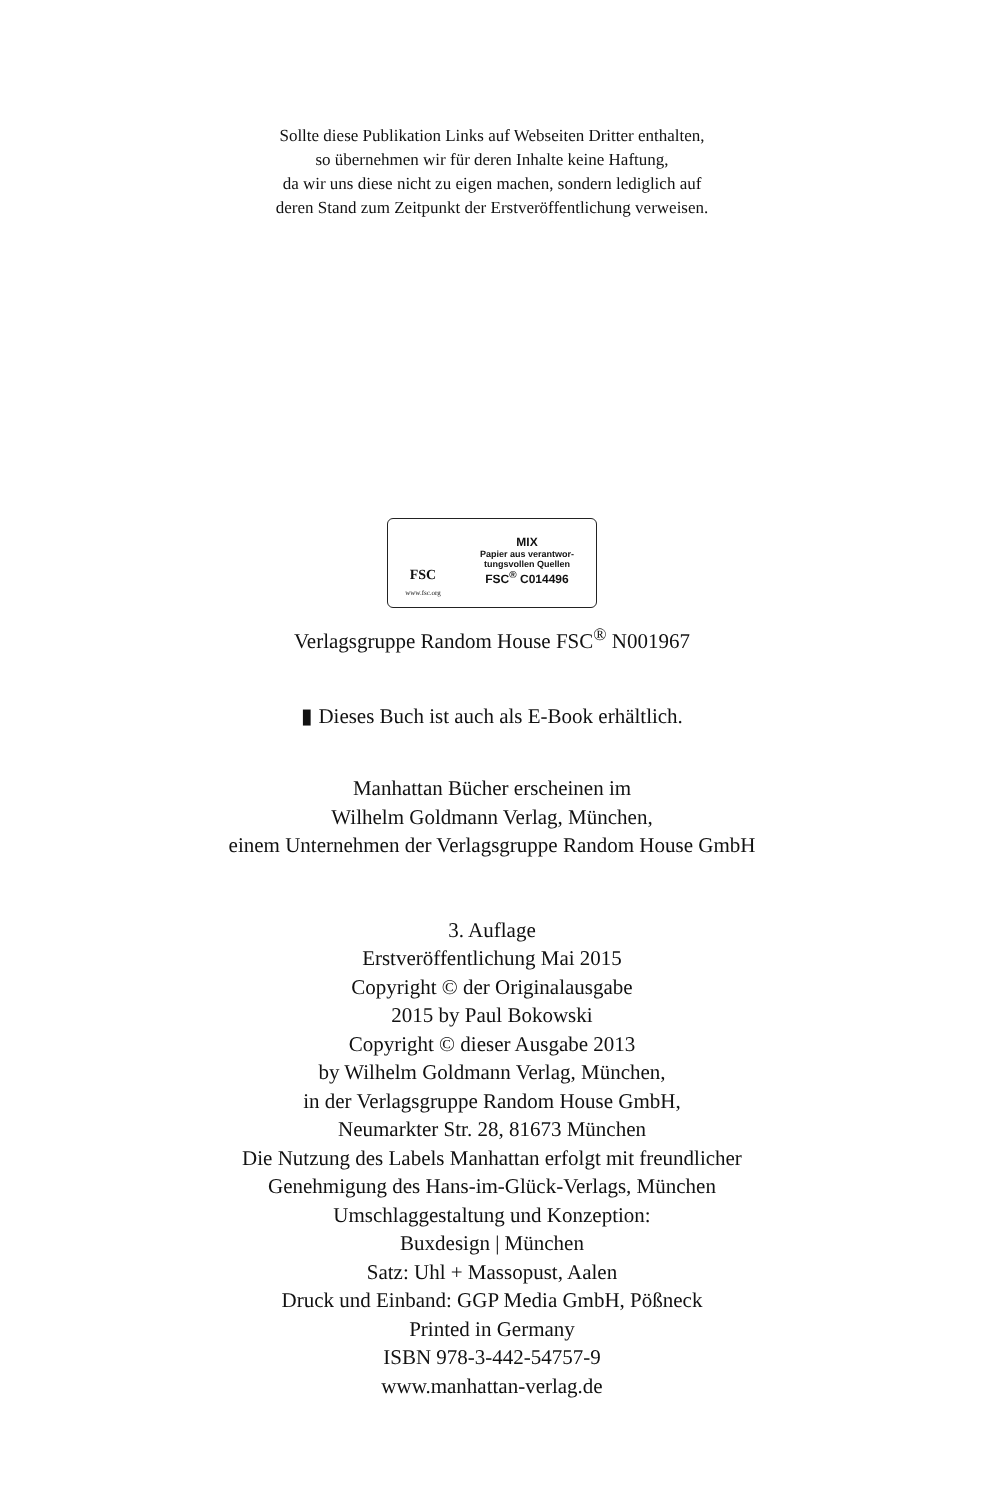Sollte diese Publikation Links auf Webseiten Dritter enthalten,
so übernehmen wir für deren Inhalte keine Haftung,
da wir uns diese nicht zu eigen machen, sondern lediglich auf
deren Stand zum Zeitpunkt der Erstveröffentlichung verweisen.
FSC
www.fsc.org
MIX
Papier aus verantwor-
tungsvollen Quellen
FSC<sup>®</sup> C014496
Verlagsgruppe Random House FSC<sup>®</sup> N001967
▮ Dieses Buch ist auch als E-Book erhältlich.
Manhattan Bücher erscheinen im
Wilhelm Goldmann Verlag, München,
einem Unternehmen der Verlagsgruppe Random House GmbH
3. Auflage
Erstveröffentlichung Mai 2015
Copyright © der Originalausgabe
2015 by Paul Bokowski
Copyright © dieser Ausgabe 2013
by Wilhelm Goldmann Verlag, München,
in der Verlagsgruppe Random House GmbH,
Neumarkter Str. 28, 81673 München
Die Nutzung des Labels Manhattan erfolgt mit freundlicher
Genehmigung des Hans-im-Glück-Verlags, München
Umschlaggestaltung und Konzeption:
Buxdesign | München
Satz: Uhl + Massopust, Aalen
Druck und Einband: GGP Media GmbH, Pößneck
Printed in Germany
ISBN 978-3-442-54757-9
www.manhattan-verlag.de